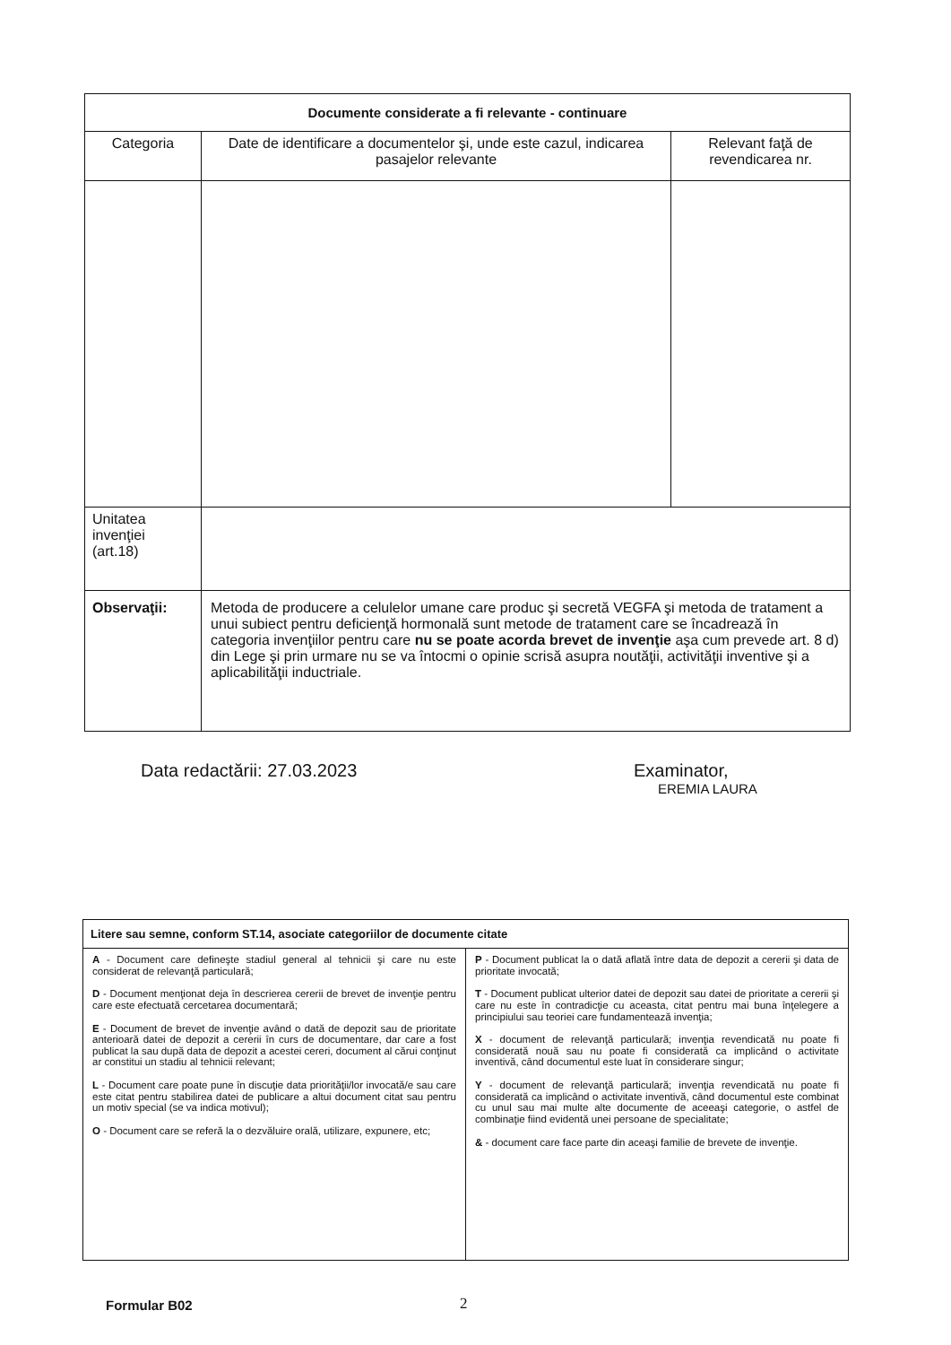| Documente considerate a fi relevante - continuare | | |
| --- | --- | --- |
| Categoria | Date de identificare a documentelor şi, unde este cazul, indicarea pasajelor relevante | Relevant faţă de revendicarea nr. |
| Unitatea invenţiei (art.18) | | |
| Observaţii: | Metoda de producere a celulelor umane care produc şi secretă VEGFA şi metoda de tratament a unui subiect pentru deficienţă hormonală sunt metode de tratament care se încadrează în categoria invenţiilor pentru care nu se poate acorda brevet de invenţie aşa cum prevede art. 8 d) din Lege şi prin urmare nu se va întocmi o opinie scrisă asupra noutăţii, activităţii inventive şi a aplicabilităţii inductriale. | |
Data redactării: 27.03.2023
Examinator,
EREMIA LAURA
| Litere sau semne, conform ST.14, asociate categoriilor de documente citate | |
| --- | --- |
| A - Document care defineşte stadiul general al tehnicii şi care nu este considerat de relevanţă particulară; D - Document menţionat deja în descrierea cererii de brevet de invenţie pentru care este efectuată cercetarea documentară; E - Document de brevet de invenţie având o dată de depozit sau de prioritate anterioară datei de depozit a cererii în curs de documentare, dar care a fost publicat la sau după data de depozit a acestei cereri, document al cărui conţinut ar constitui un stadiu al tehnicii relevant; L - Document care poate pune în discuţie data priorităţii/lor invocată/e sau care este citat pentru stabilirea datei de publicare a altui document citat sau pentru un motiv special (se va indica motivul); O - Document care se referă la o dezvăluire orală, utilizare, expunere, etc; | P - Document publicat la o dată aflată între data de depozit a cererii şi data de prioritate invocată; T - Document publicat ulterior datei de depozit sau datei de prioritate a cererii şi care nu este în contradicţie cu aceasta, citat pentru mai buna înţelegere a principiului sau teoriei care fundamentează invenţia; X - document de relevanţă particulară; invenţia revendicată nu poate fi considerată nouă sau nu poate fi considerată ca implicând o activitate inventivă, când documentul este luat în considerare singur; Y - document de relevanţă particulară; invenţia revendicată nu poate fi considerată ca implicând o activitate inventivă, când documentul este combinat cu unul sau mai multe alte documente de aceeaşi categorie, o astfel de combinaţie fiind evidentă unei persoane de specialitate; & - document care face parte din aceaşi familie de brevete de invenţie. |
Formular B02 2